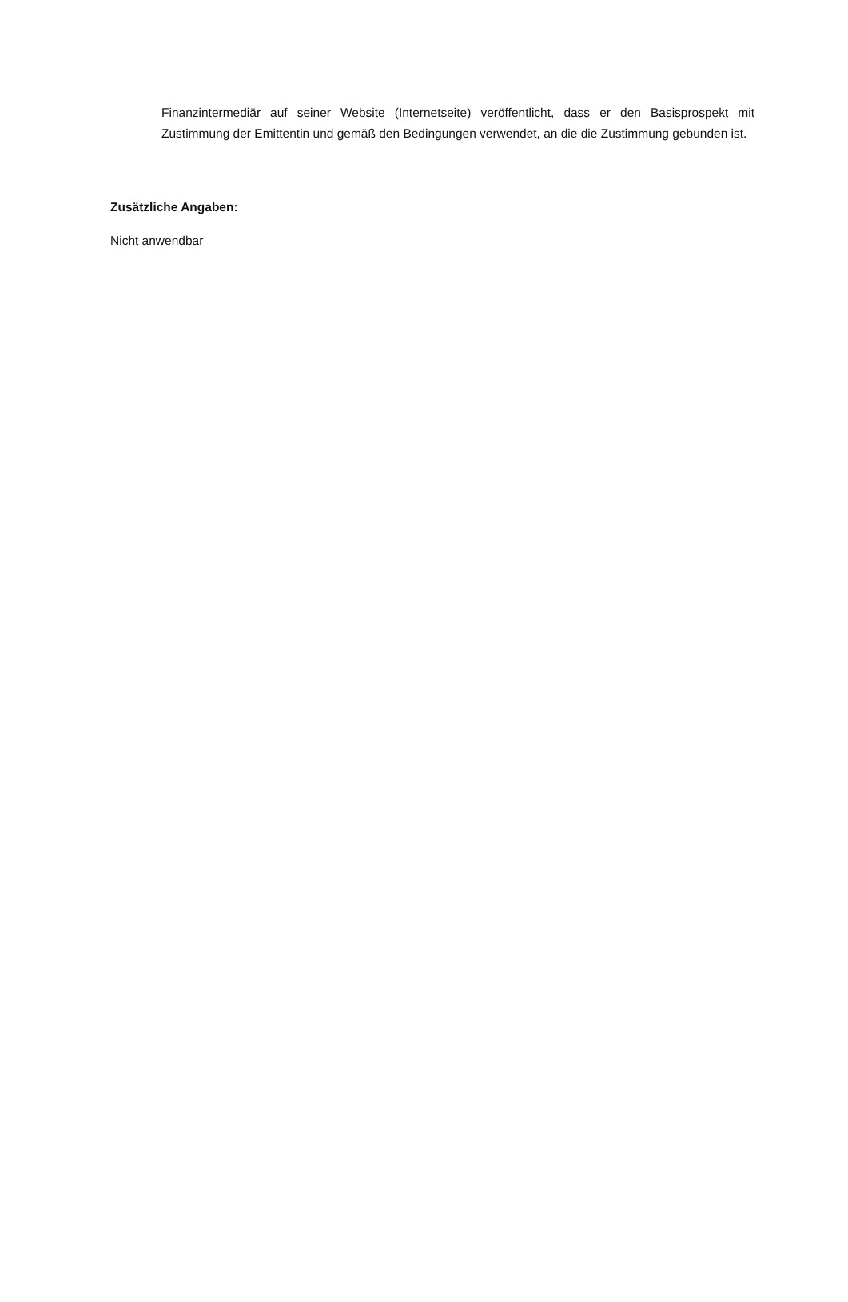Finanzintermediär auf seiner Website (Internetseite) veröffentlicht, dass er den Basisprospekt mit Zustimmung der Emittentin und gemäß den Bedingungen verwendet, an die die Zustimmung gebunden ist.
Zusätzliche Angaben:
Nicht anwendbar